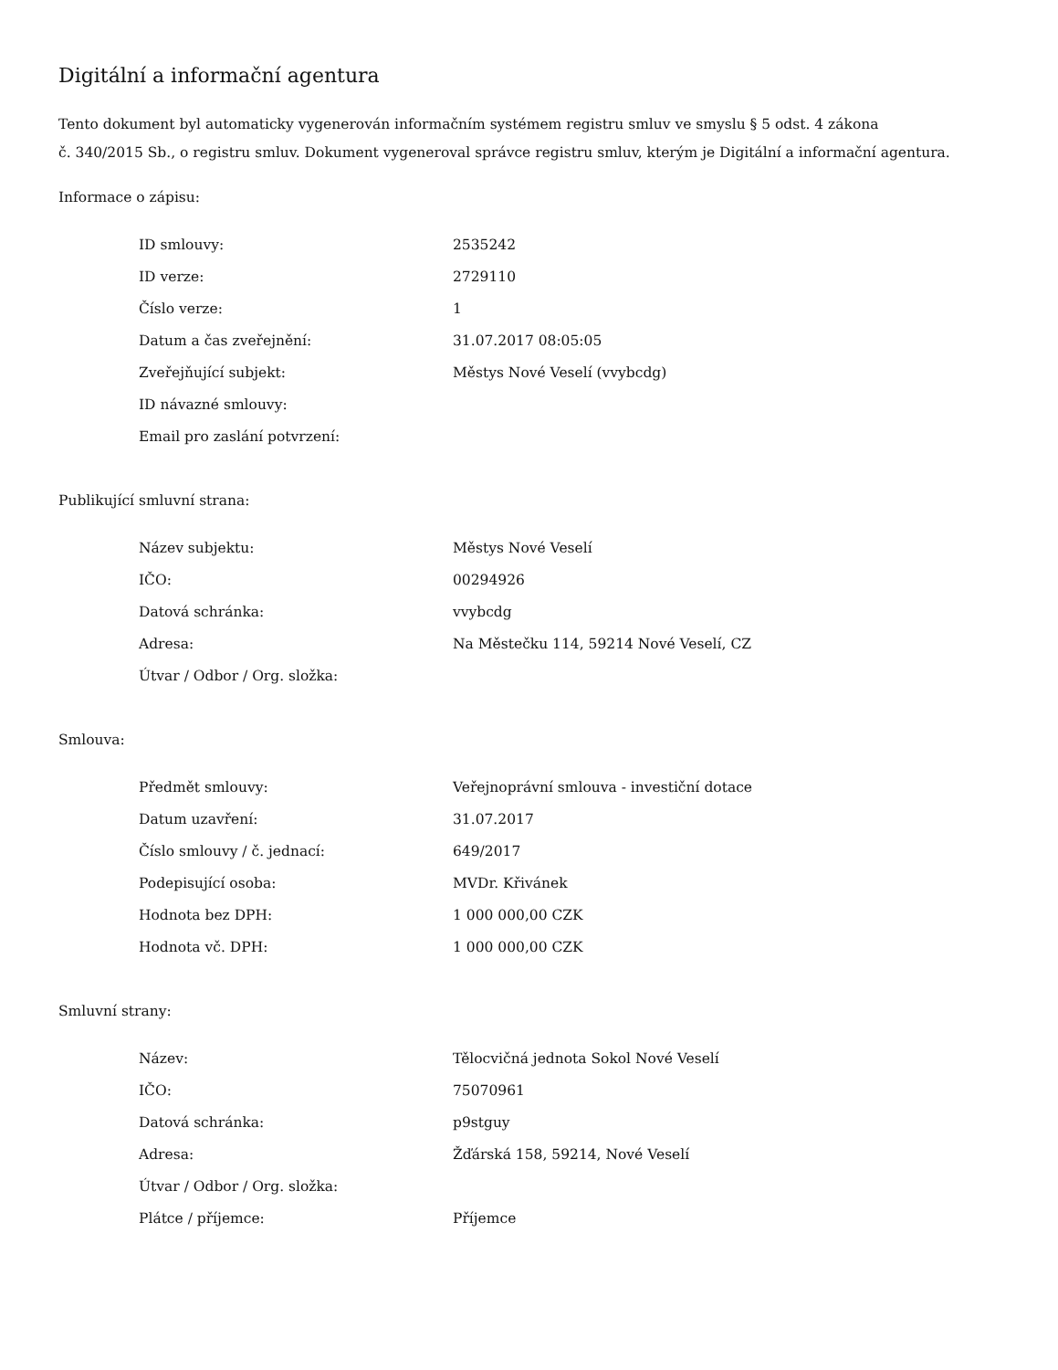Digitální a informační agentura
Tento dokument byl automaticky vygenerován informačním systémem registru smluv ve smyslu § 5 odst. 4 zákona
č. 340/2015 Sb., o registru smluv. Dokument vygeneroval správce registru smluv, kterým je Digitální a informační agentura.
Informace o zápisu:
| ID smlouvy: | 2535242 |
| ID verze: | 2729110 |
| Číslo verze: | 1 |
| Datum a čas zveřejnění: | 31.07.2017 08:05:05 |
| Zveřejňující subjekt: | Městys Nové Veselí (vvybcdg) |
| ID návazné smlouvy: | |
| Email pro zaslání potvrzení: | |
Publikující smluvní strana:
| Název subjektu: | Městys Nové Veselí |
| IČO: | 00294926 |
| Datová schránka: | vvybcdg |
| Adresa: | Na Městečku 114, 59214 Nové Veselí, CZ |
| Útvar / Odbor / Org. složka: | |
Smlouva:
| Předmět smlouvy: | Veřejnoprávní smlouva - investiční dotace |
| Datum uzavření: | 31.07.2017 |
| Číslo smlouvy / č. jednací: | 649/2017 |
| Podepisující osoba: | MVDr. Křivánek |
| Hodnota bez DPH: | 1 000 000,00 CZK |
| Hodnota vč. DPH: | 1 000 000,00 CZK |
Smluvní strany:
| Název: | Tělocvičná jednota Sokol Nové Veselí |
| IČO: | 75070961 |
| Datová schránka: | p9stguy |
| Adresa: | Žďárská 158, 59214, Nové Veselí |
| Útvar / Odbor / Org. složka: | |
| Plátce / příjemce: | Příjemce |